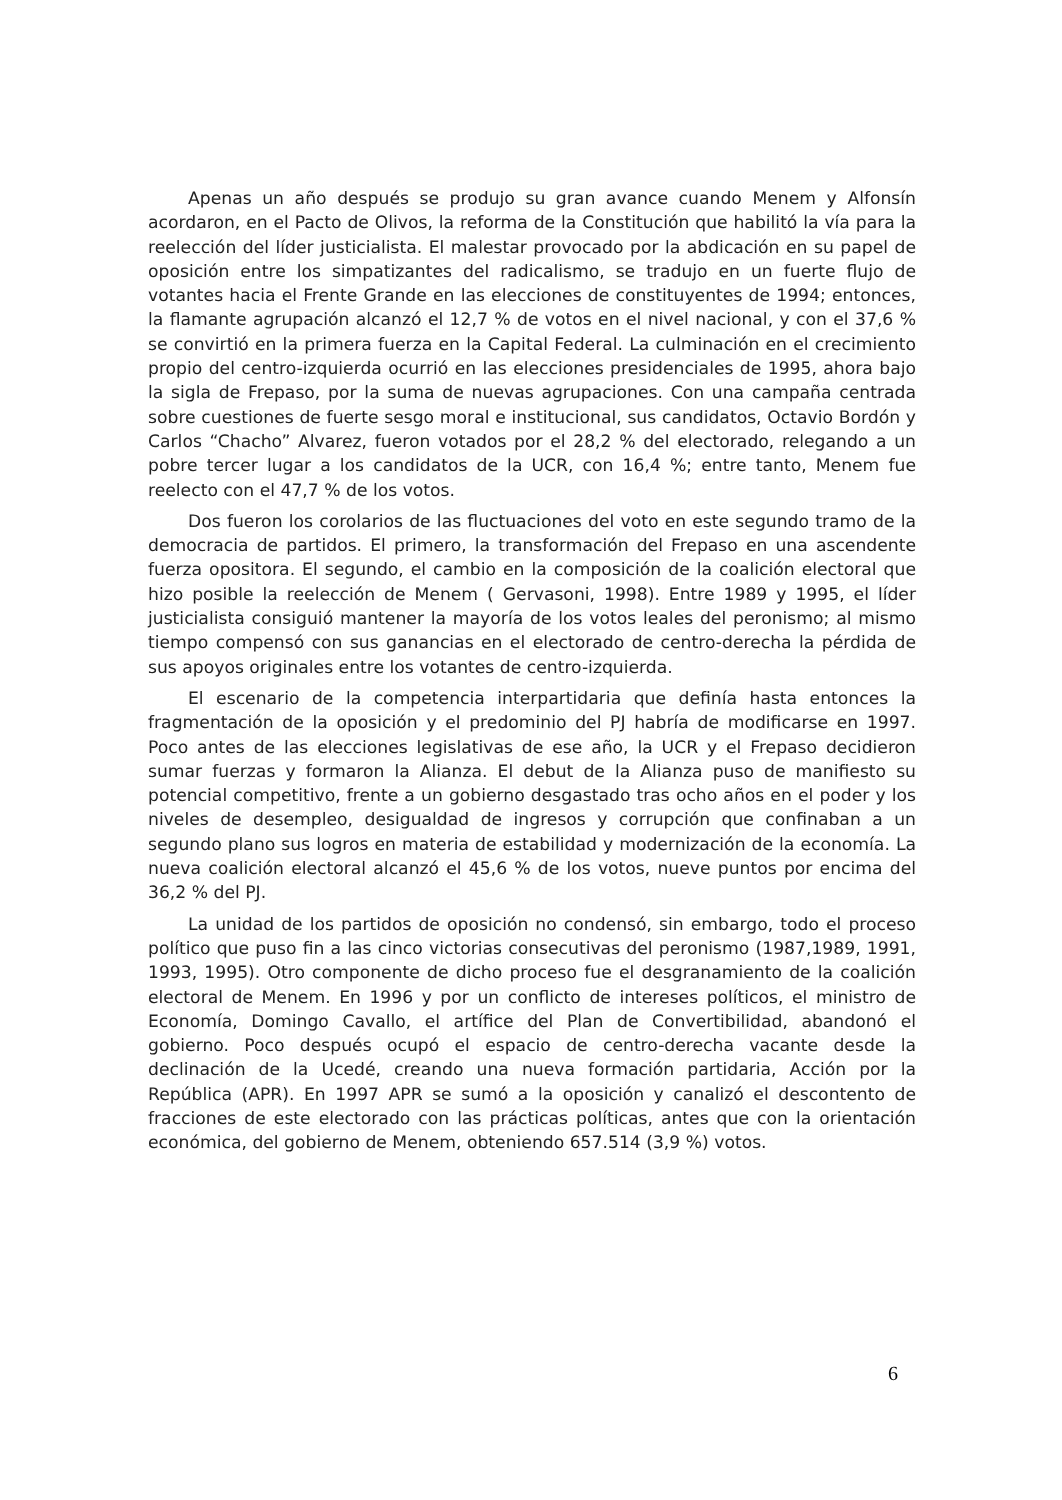Apenas un año después se produjo su gran avance cuando Menem y Alfonsín acordaron, en el Pacto de Olivos, la reforma de la Constitución que habilitó la vía para la reelección del líder justicialista. El malestar provocado por la abdicación en su papel de oposición entre los simpatizantes del radicalismo, se tradujo en un fuerte flujo de votantes hacia el Frente Grande en las elecciones de constituyentes de 1994; entonces, la flamante agrupación alcanzó el 12,7 % de votos en el nivel nacional, y con el 37,6 % se convirtió en la primera fuerza en la Capital Federal. La culminación en el crecimiento propio del centro-izquierda ocurrió en las elecciones presidenciales de 1995, ahora bajo la sigla de Frepaso, por la suma de nuevas agrupaciones. Con una campaña centrada sobre cuestiones de fuerte sesgo moral e institucional, sus candidatos, Octavio Bordón y Carlos “Chacho” Alvarez, fueron votados por el 28,2 % del electorado, relegando a un pobre tercer lugar a los candidatos de la UCR, con 16,4 %; entre tanto, Menem fue reelecto con el 47,7 % de los votos.
Dos fueron los corolarios de las fluctuaciones del voto en este segundo tramo de la democracia de partidos. El primero, la transformación del Frepaso en una ascendente fuerza opositora. El segundo, el cambio en la composición de la coalición electoral que hizo posible la reelección de Menem ( Gervasoni, 1998). Entre 1989 y 1995, el líder justicialista consiguió mantener la mayoría de los votos leales del peronismo; al mismo tiempo compensó con sus ganancias en el electorado de centro-derecha la pérdida de sus apoyos originales entre los votantes de centro-izquierda.
El escenario de la competencia interpartidaria que definía hasta entonces la fragmentación de la oposición y el predominio del PJ habría de modificarse en 1997. Poco antes de las elecciones legislativas de ese año, la UCR y el Frepaso decidieron sumar fuerzas y formaron la Alianza. El debut de la Alianza puso de manifiesto su potencial competitivo, frente a un gobierno desgastado tras ocho años en el poder y los niveles de desempleo, desigualdad de ingresos y corrupción que confinaban a un segundo plano sus logros en materia de estabilidad y modernización de la economía. La nueva coalición electoral alcanzó el 45,6 % de los votos, nueve puntos por encima del 36,2 % del PJ.
La unidad de los partidos de oposición no condensó, sin embargo, todo el proceso político que puso fin a las cinco victorias consecutivas del peronismo (1987,1989, 1991, 1993, 1995). Otro componente de dicho proceso fue el desgranamiento de la coalición electoral de Menem. En 1996 y por un conflicto de intereses políticos, el ministro de Economía, Domingo Cavallo, el artífice del Plan de Convertibilidad, abandonó el gobierno. Poco después ocupó el espacio de centro-derecha vacante desde la declinación de la Ucedé, creando una nueva formación partidaria, Acción por la República (APR). En 1997 APR se sumó a la oposición y canalizó el descontento de fracciones de este electorado con las prácticas políticas, antes que con la orientación económica, del gobierno de Menem, obteniendo 657.514 (3,9 %) votos.
6